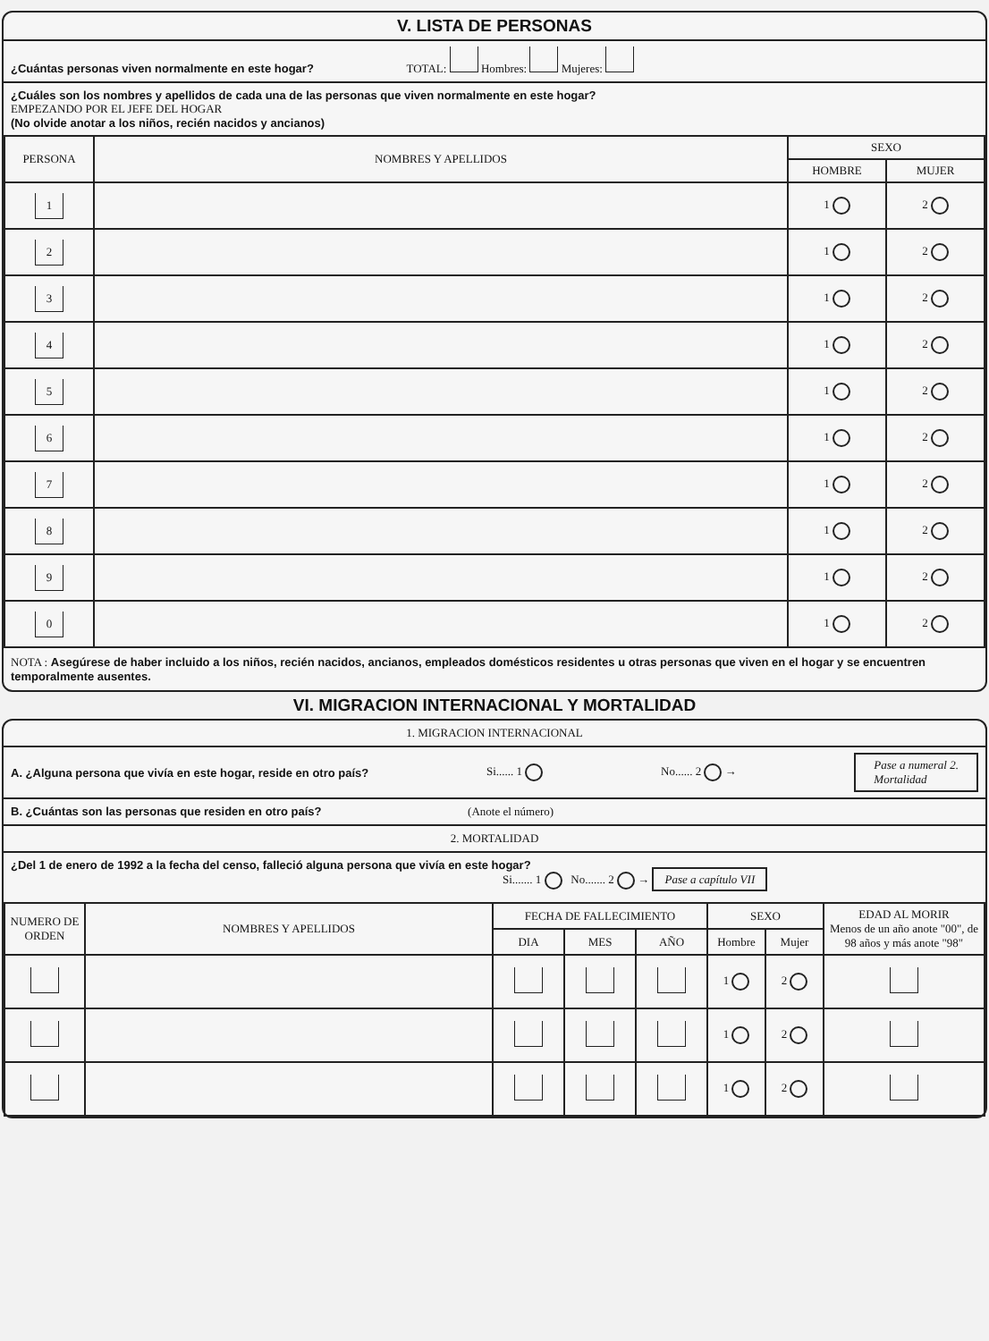V. LISTA DE PERSONAS
¿Cuántas personas viven normalmente en este hogar? TOTAL: Hombres: Mujeres:
¿Cuáles son los nombres y apellidos de cada una de las personas que viven normalmente en este hogar?
EMPEZANDO POR EL JEFE DEL HOGAR
(No olvide anotar a los niños, recién nacidos y ancianos)
| PERSONA | NOMBRES Y APELLIDOS | SEXO | |
| --- | --- | --- | --- |
| | | HOMBRE | MUJER |
| 1 | | 1 | 2 |
| 2 | | 1 | 2 |
| 3 | | 1 | 2 |
| 4 | | 1 | 2 |
| 5 | | 1 | 2 |
| 6 | | 1 | 2 |
| 7 | | 1 | 2 |
| 8 | | 1 | 2 |
| 9 | | 1 | 2 |
| 0 | | 1 | 2 |
NOTA : Asegúrese de haber incluido a los niños, recién nacidos, ancianos, empleados domésticos residentes u otras personas que viven en el hogar y se encuentren temporalmente ausentes.
VI. MIGRACION INTERNACIONAL Y MORTALIDAD
1. MIGRACION INTERNACIONAL
A. ¿Alguna persona que vivía en este hogar, reside en otro país? Si...... 1 No...... 2 → Pase a numeral 2.
Mortalidad
B. ¿Cuántas son las personas que residen en otro país? (Anote el número)
2. MORTALIDAD
¿Del 1 de enero de 1992 a la fecha del censo, falleció alguna persona que vivía en este hogar?
Si....... 1 No....... 2 → Pase a capítulo VII
| NUMERO DE ORDEN | NOMBRES Y APELLIDOS | FECHA DE FALLECIMIENTO | | | SEXO | | EDAD AL MORIR Menos de un año anote "00", de 98 años y más anote "98" |
| --- | --- | --- | --- | --- | --- | --- | --- |
| | | DIA | MES | AÑO | Hombre | Mujer | |
| | | | | | 1 | 2 | |
| | | | | | 1 | 2 | |
| | | | | | 1 | 2 | |